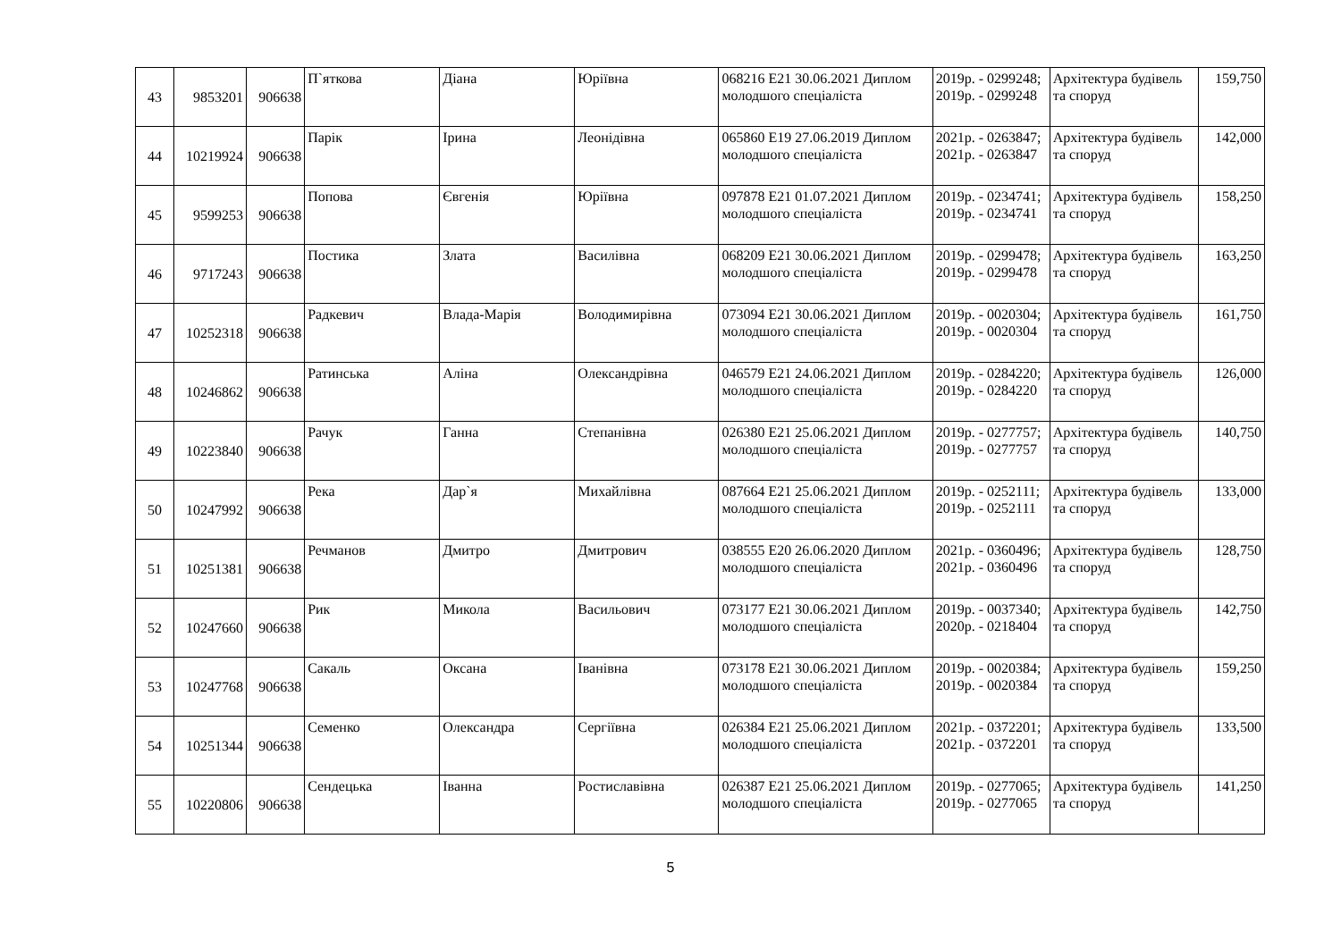| 43 | 9853201 | 906638 | П`яткова | Діана | Юріївна | 068216 E21 30.06.2021 Диплом молодшого спеціаліста | 2019р. - 0299248; 2019р. - 0299248 | Архітектура будівель та споруд | 159,750 |
| 44 | 10219924 | 906638 | Парік | Ірина | Леонідівна | 065860 E19 27.06.2019 Диплом молодшого спеціаліста | 2021р. - 0263847; 2021р. - 0263847 | Архітектура будівель та споруд | 142,000 |
| 45 | 9599253 | 906638 | Попова | Євгенія | Юріївна | 097878 E21 01.07.2021 Диплом молодшого спеціаліста | 2019р. - 0234741; 2019р. - 0234741 | Архітектура будівель та споруд | 158,250 |
| 46 | 9717243 | 906638 | Постика | Злата | Василівна | 068209 E21 30.06.2021 Диплом молодшого спеціаліста | 2019р. - 0299478; 2019р. - 0299478 | Архітектура будівель та споруд | 163,250 |
| 47 | 10252318 | 906638 | Радкевич | Влада-Марія | Володимирівна | 073094 E21 30.06.2021 Диплом молодшого спеціаліста | 2019р. - 0020304; 2019р. - 0020304 | Архітектура будівель та споруд | 161,750 |
| 48 | 10246862 | 906638 | Ратинська | Аліна | Олександрівна | 046579 E21 24.06.2021 Диплом молодшого спеціаліста | 2019р. - 0284220; 2019р. - 0284220 | Архітектура будівель та споруд | 126,000 |
| 49 | 10223840 | 906638 | Рачук | Ганна | Степанівна | 026380 E21 25.06.2021 Диплом молодшого спеціаліста | 2019р. - 0277757; 2019р. - 0277757 | Архітектура будівель та споруд | 140,750 |
| 50 | 10247992 | 906638 | Река | Дар`я | Михайлівна | 087664 E21 25.06.2021 Диплом молодшого спеціаліста | 2019р. - 0252111; 2019р. - 0252111 | Архітектура будівель та споруд | 133,000 |
| 51 | 10251381 | 906638 | Речманов | Дмитро | Дмитрович | 038555 E20 26.06.2020 Диплом молодшого спеціаліста | 2021р. - 0360496; 2021р. - 0360496 | Архітектура будівель та споруд | 128,750 |
| 52 | 10247660 | 906638 | Рик | Микола | Васильович | 073177 E21 30.06.2021 Диплом молодшого спеціаліста | 2019р. - 0037340; 2020р. - 0218404 | Архітектура будівель та споруд | 142,750 |
| 53 | 10247768 | 906638 | Сакаль | Оксана | Іванівна | 073178 E21 30.06.2021 Диплом молодшого спеціаліста | 2019р. - 0020384; 2019р. - 0020384 | Архітектура будівель та споруд | 159,250 |
| 54 | 10251344 | 906638 | Семенко | Олександра | Сергіївна | 026384 E21 25.06.2021 Диплом молодшого спеціаліста | 2021р. - 0372201; 2021р. - 0372201 | Архітектура будівель та споруд | 133,500 |
| 55 | 10220806 | 906638 | Сендецька | Іванна | Ростиславівна | 026387 E21 25.06.2021 Диплом молодшого спеціаліста | 2019р. - 0277065; 2019р. - 0277065 | Архітектура будівель та споруд | 141,250 |
5